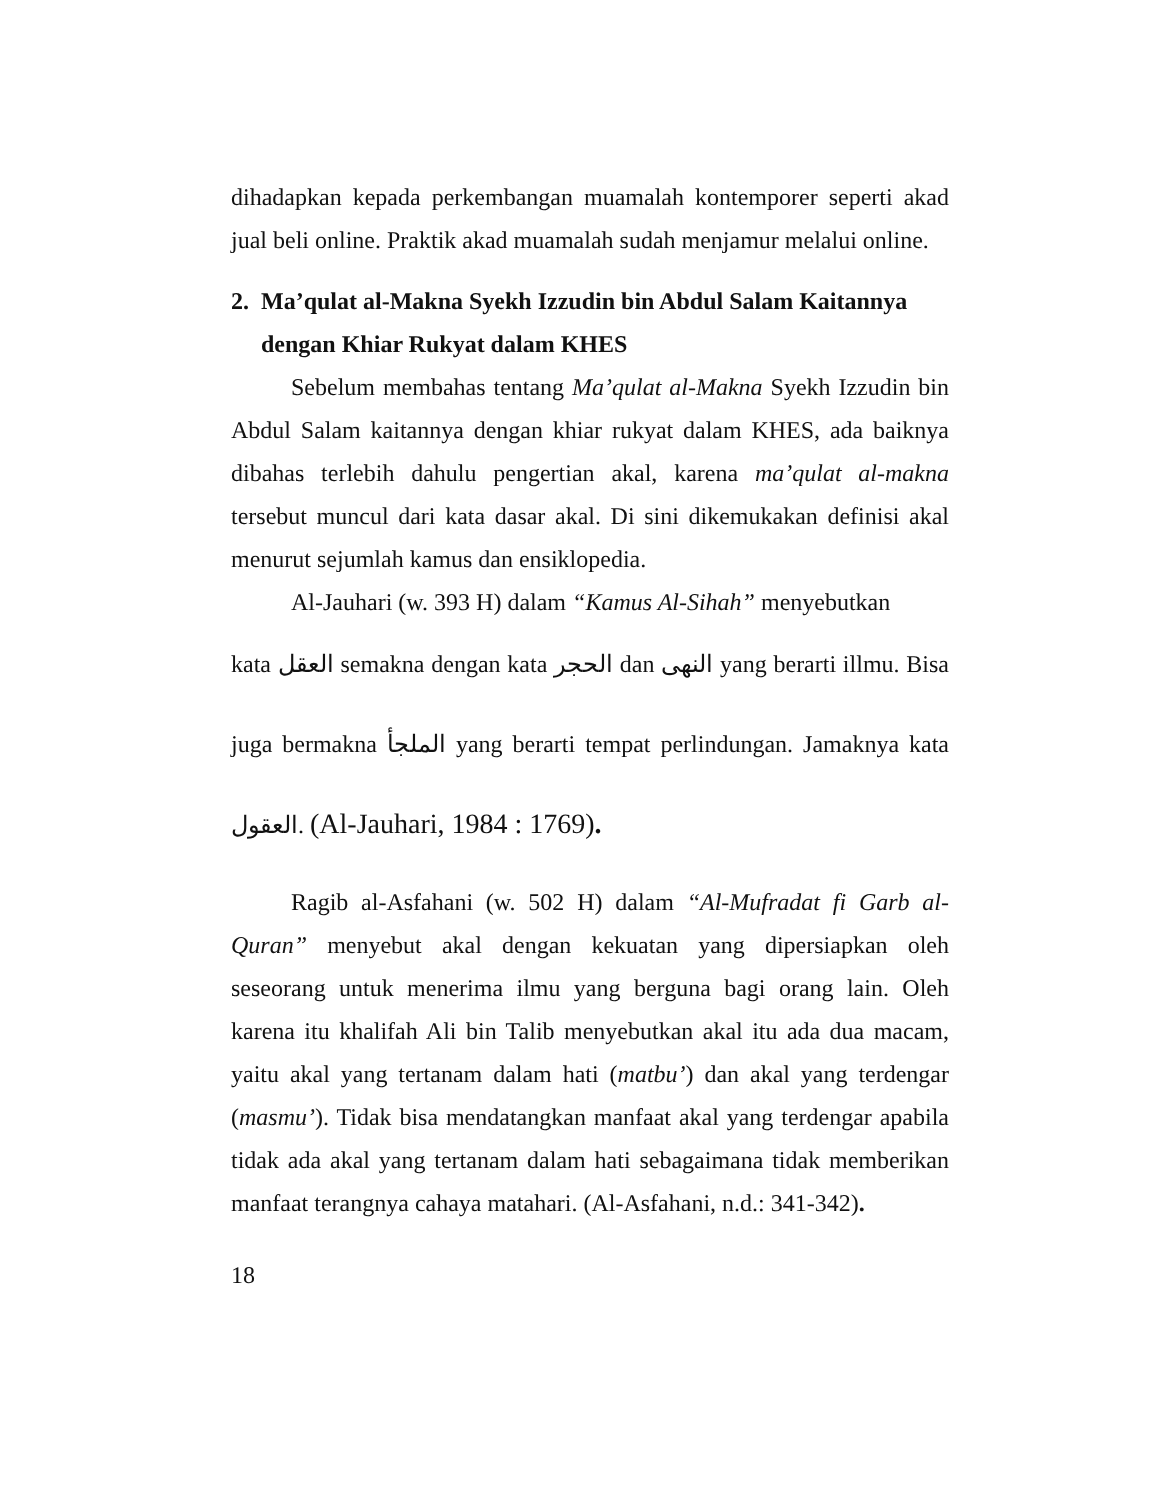dihadapkan kepada perkembangan muamalah kontemporer seperti akad jual beli online. Praktik akad muamalah sudah menjamur melalui online.
2. Ma’qulat al-Makna Syekh Izzudin bin Abdul Salam Kaitannya dengan Khiar Rukyat dalam KHES
Sebelum membahas tentang Ma’qulat al-Makna Syekh Izzudin bin Abdul Salam kaitannya dengan khiar rukyat dalam KHES, ada baiknya dibahas terlebih dahulu pengertian akal, karena ma’qulat al-makna tersebut muncul dari kata dasar akal. Di sini dikemukakan definisi akal menurut sejumlah kamus dan ensiklopedia.
Al-Jauhari (w. 393 H) dalam “Kamus Al-Sihah” menyebutkan
kata العقل semakna dengan kata الحجر dan النهى yang berarti illmu. Bisa juga bermakna الملجأ yang berarti tempat perlindungan. Jamaknya kata العقول. (Al-Jauhari, 1984 : 1769).
Ragib al-Asfahani (w. 502 H) dalam “Al-Mufradat fi Garb al-Quran” menyebut akal dengan kekuatan yang dipersiapkan oleh seseorang untuk menerima ilmu yang berguna bagi orang lain. Oleh karena itu khalifah Ali bin Talib menyebutkan akal itu ada dua macam, yaitu akal yang tertanam dalam hati (matbu’) dan akal yang terdengar (masmu’). Tidak bisa mendatangkan manfaat akal yang terdengar apabila tidak ada akal yang tertanam dalam hati sebagaimana tidak memberikan manfaat terangnya cahaya matahari. (Al-Asfahani, n.d.: 341-342).
18